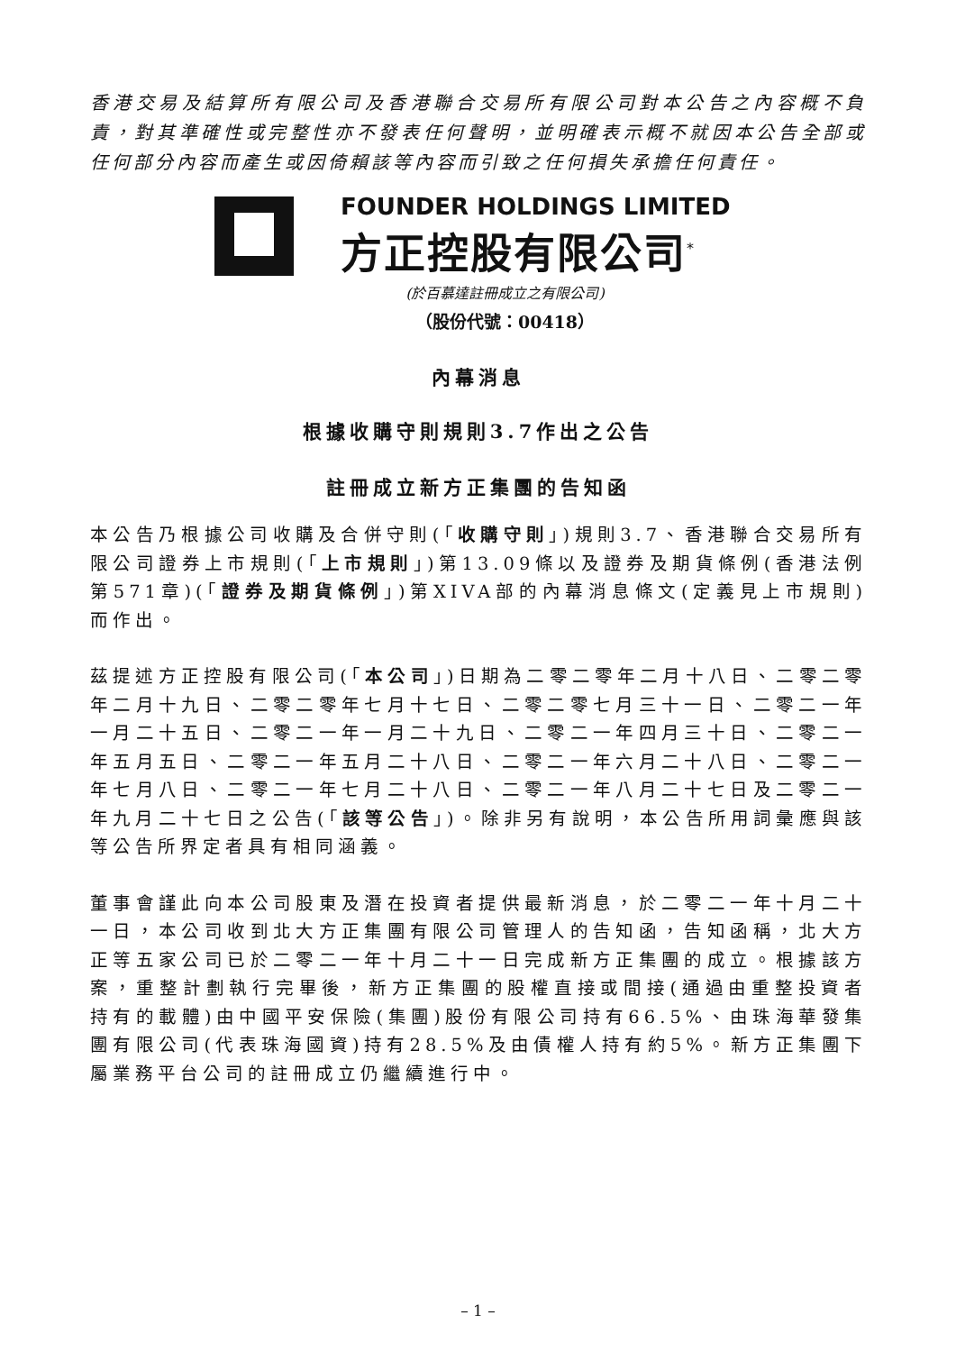香港交易及結算所有限公司及香港聯合交易所有限公司對本公告之內容概不負責，對其準確性或完整性亦不發表任何聲明，並明確表示概不就因本公告全部或任何部分內容而產生或因倚賴該等內容而引致之任何損失承擔任何責任。
FOUNDER HOLDINGS LIMITED
方正控股有限公司<sup>*</sup>
(於百慕達註冊成立之有限公司)
（股份代號：00418）
內幕消息
根據收購守則規則3.7作出之公告
註冊成立新方正集團的告知函
本公告乃根據公司收購及合併守則(「收購守則」)規則3.7、香港聯合交易所有限公司證券上市規則(「上市規則」)第13.09條以及證券及期貨條例(香港法例第571章)(「證券及期貨條例」)第XIVA部的內幕消息條文(定義見上市規則)而作出。
茲提述方正控股有限公司(「本公司」)日期為二零二零年二月十八日、二零二零年二月十九日、二零二零年七月十七日、二零二零七月三十一日、二零二一年一月二十五日、二零二一年一月二十九日、二零二一年四月三十日、二零二一年五月五日、二零二一年五月二十八日、二零二一年六月二十八日、二零二一年七月八日、二零二一年七月二十八日、二零二一年八月二十七日及二零二一年九月二十七日之公告(「該等公告」)。除非另有說明，本公告所用詞彙應與該等公告所界定者具有相同涵義。
董事會謹此向本公司股東及潛在投資者提供最新消息，於二零二一年十月二十一日，本公司收到北大方正集團有限公司管理人的告知函，告知函稱，北大方正等五家公司已於二零二一年十月二十一日完成新方正集團的成立。根據該方案，重整計劃執行完畢後，新方正集團的股權直接或間接(通過由重整投資者持有的載體)由中國平安保險(集團)股份有限公司持有66.5%、由珠海華發集團有限公司(代表珠海國資)持有28.5%及由債權人持有約5%。新方正集團下屬業務平台公司的註冊成立仍繼續進行中。
– 1 –